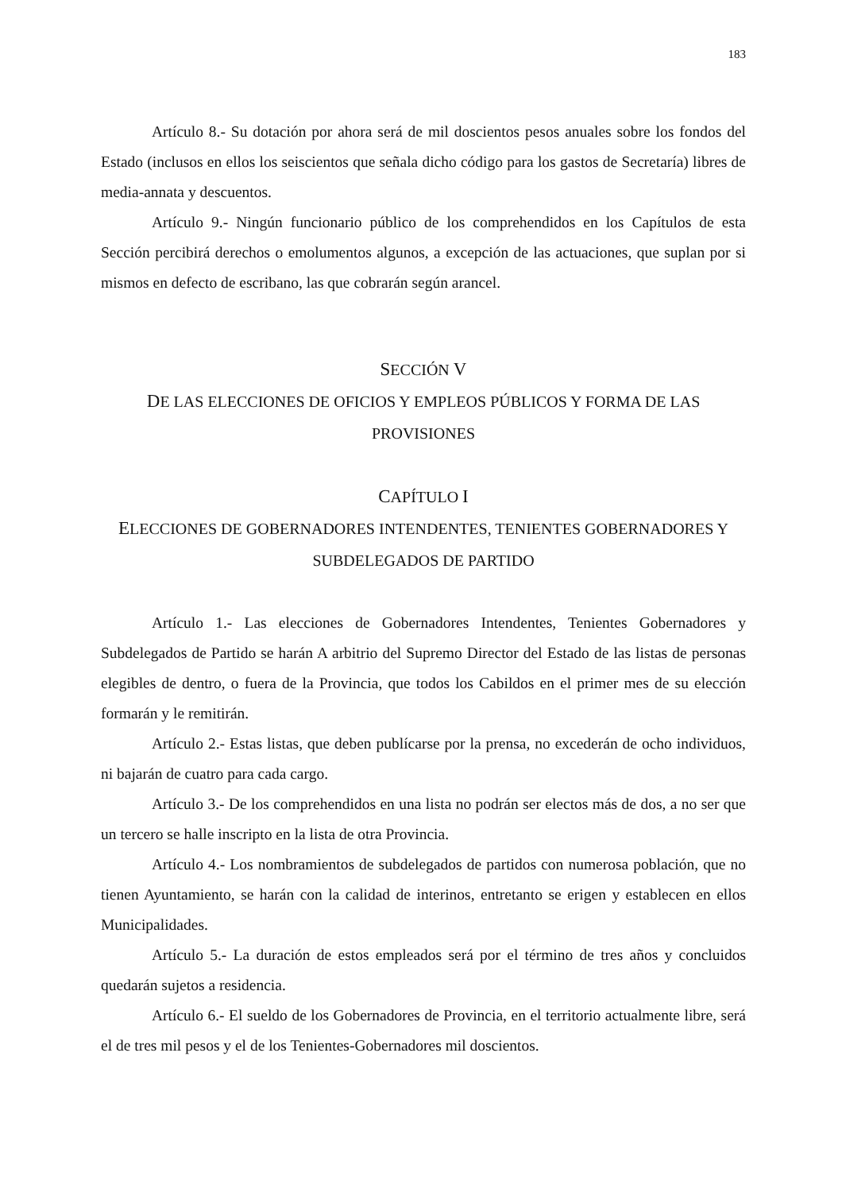183
Artículo 8.- Su dotación por ahora será de mil doscientos pesos anuales sobre los fondos del Estado (inclusos en ellos los seiscientos que señala dicho código para los gastos de Secretaría) libres de media-annata y descuentos.
Artículo 9.- Ningún funcionario público de los comprehendidos en los Capítulos de esta Sección percibirá derechos o emolumentos algunos, a excepción de las actuaciones, que suplan por si mismos en defecto de escribano, las que cobrarán según arancel.
SECCIÓN V
DE LAS ELECCIONES DE OFICIOS Y EMPLEOS PÚBLICOS Y FORMA DE LAS PROVISIONES
CAPÍTULO I
ELECCIONES DE GOBERNADORES INTENDENTES, TENIENTES GOBERNADORES Y SUBDELEGADOS DE PARTIDO
Artículo 1.- Las elecciones de Gobernadores Intendentes, Tenientes Gobernadores y Subdelegados de Partido se harán A arbitrio del Supremo Director del Estado de las listas de personas elegibles de dentro, o fuera de la Provincia, que todos los Cabildos en el primer mes de su elección formarán y le remitirán.
Artículo 2.- Estas listas, que deben publícarse por la prensa, no excederán de ocho individuos, ni bajarán de cuatro para cada cargo.
Artículo 3.- De los comprehendidos en una lista no podrán ser electos más de dos, a no ser que un tercero se halle inscripto en la lista de otra Provincia.
Artículo 4.- Los nombramientos de subdelegados de partidos con numerosa población, que no tienen Ayuntamiento, se harán con la calidad de interinos, entretanto se erigen y establecen en ellos Municipalidades.
Artículo 5.- La duración de estos empleados será por el término de tres años y concluidos quedarán sujetos a residencia.
Artículo 6.- El sueldo de los Gobernadores de Provincia, en el territorio actualmente libre, será el de tres mil pesos y el de los Tenientes-Gobernadores mil doscientos.